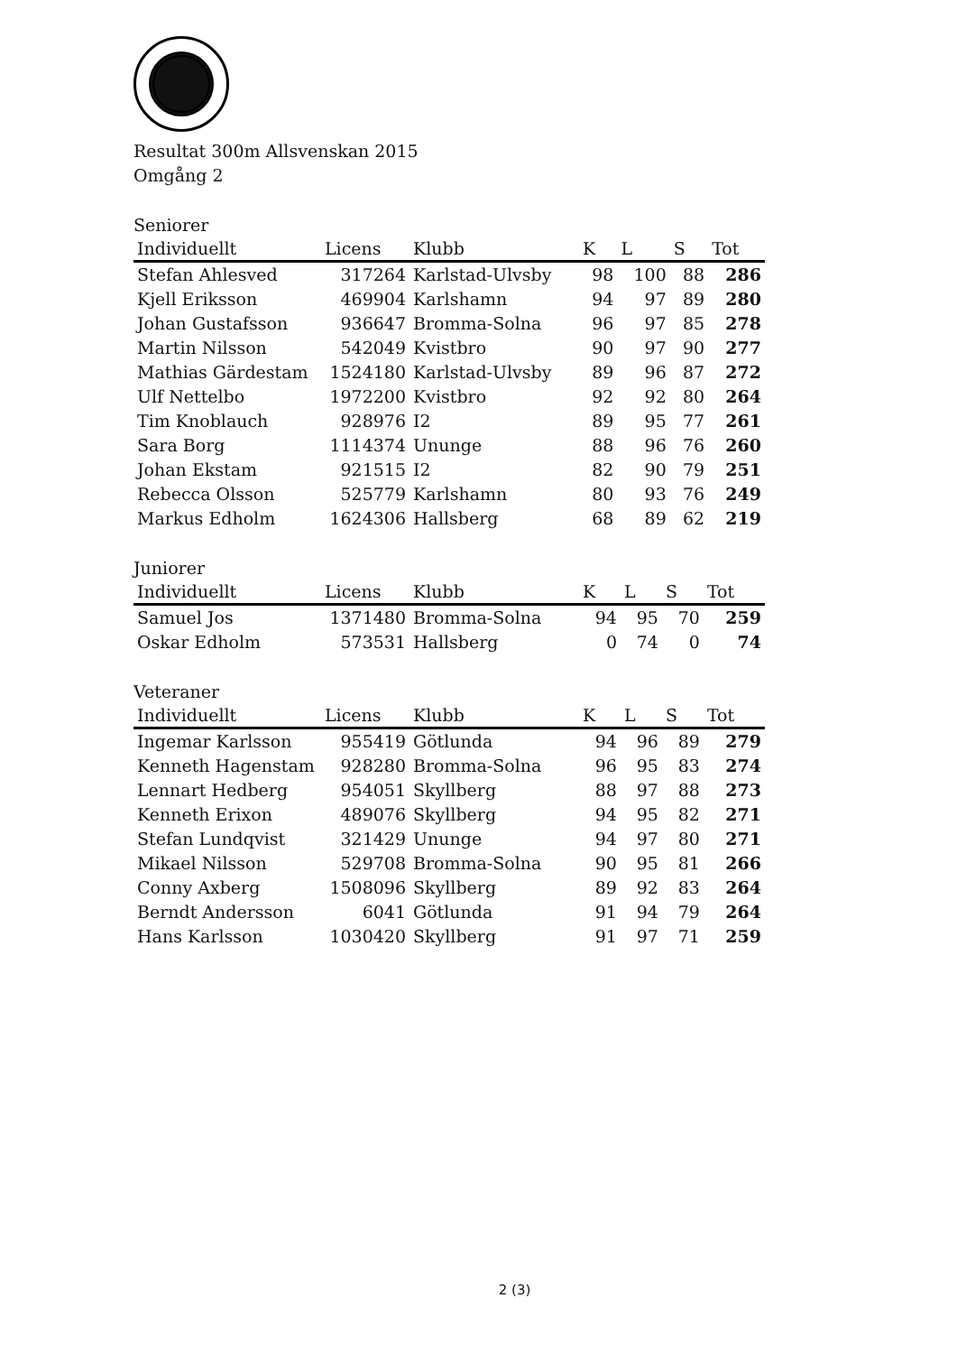Resultat 300m Allsvenskan 2015
Omgång 2
Seniorer
| Individuellt | Licens | Klubb | K | L | S | Tot |
| --- | --- | --- | --- | --- | --- | --- |
| Stefan Ahlesved | 317264 | Karlstad-Ulvsby | 98 | 100 | 88 | 286 |
| Kjell Eriksson | 469904 | Karlshamn | 94 | 97 | 89 | 280 |
| Johan Gustafsson | 936647 | Bromma-Solna | 96 | 97 | 85 | 278 |
| Martin Nilsson | 542049 | Kvistbro | 90 | 97 | 90 | 277 |
| Mathias Gärdestam | 1524180 | Karlstad-Ulvsby | 89 | 96 | 87 | 272 |
| Ulf Nettelbo | 1972200 | Kvistbro | 92 | 92 | 80 | 264 |
| Tim Knoblauch | 928976 | I2 | 89 | 95 | 77 | 261 |
| Sara Borg | 1114374 | Ununge | 88 | 96 | 76 | 260 |
| Johan Ekstam | 921515 | I2 | 82 | 90 | 79 | 251 |
| Rebecca Olsson | 525779 | Karlshamn | 80 | 93 | 76 | 249 |
| Markus Edholm | 1624306 | Hallsberg | 68 | 89 | 62 | 219 |
Juniorer
| Individuellt | Licens | Klubb | K | L | S | Tot |
| --- | --- | --- | --- | --- | --- | --- |
| Samuel Jos | 1371480 | Bromma-Solna | 94 | 95 | 70 | 259 |
| Oskar Edholm | 573531 | Hallsberg | 0 | 74 | 0 | 74 |
Veteraner
| Individuellt | Licens | Klubb | K | L | S | Tot |
| --- | --- | --- | --- | --- | --- | --- |
| Ingemar Karlsson | 955419 | Götlunda | 94 | 96 | 89 | 279 |
| Kenneth Hagenstam | 928280 | Bromma-Solna | 96 | 95 | 83 | 274 |
| Lennart Hedberg | 954051 | Skyllberg | 88 | 97 | 88 | 273 |
| Kenneth Erixon | 489076 | Skyllberg | 94 | 95 | 82 | 271 |
| Stefan Lundqvist | 321429 | Ununge | 94 | 97 | 80 | 271 |
| Mikael Nilsson | 529708 | Bromma-Solna | 90 | 95 | 81 | 266 |
| Conny Axberg | 1508096 | Skyllberg | 89 | 92 | 83 | 264 |
| Berndt Andersson | 6041 | Götlunda | 91 | 94 | 79 | 264 |
| Hans Karlsson | 1030420 | Skyllberg | 91 | 97 | 71 | 259 |
2 (3)